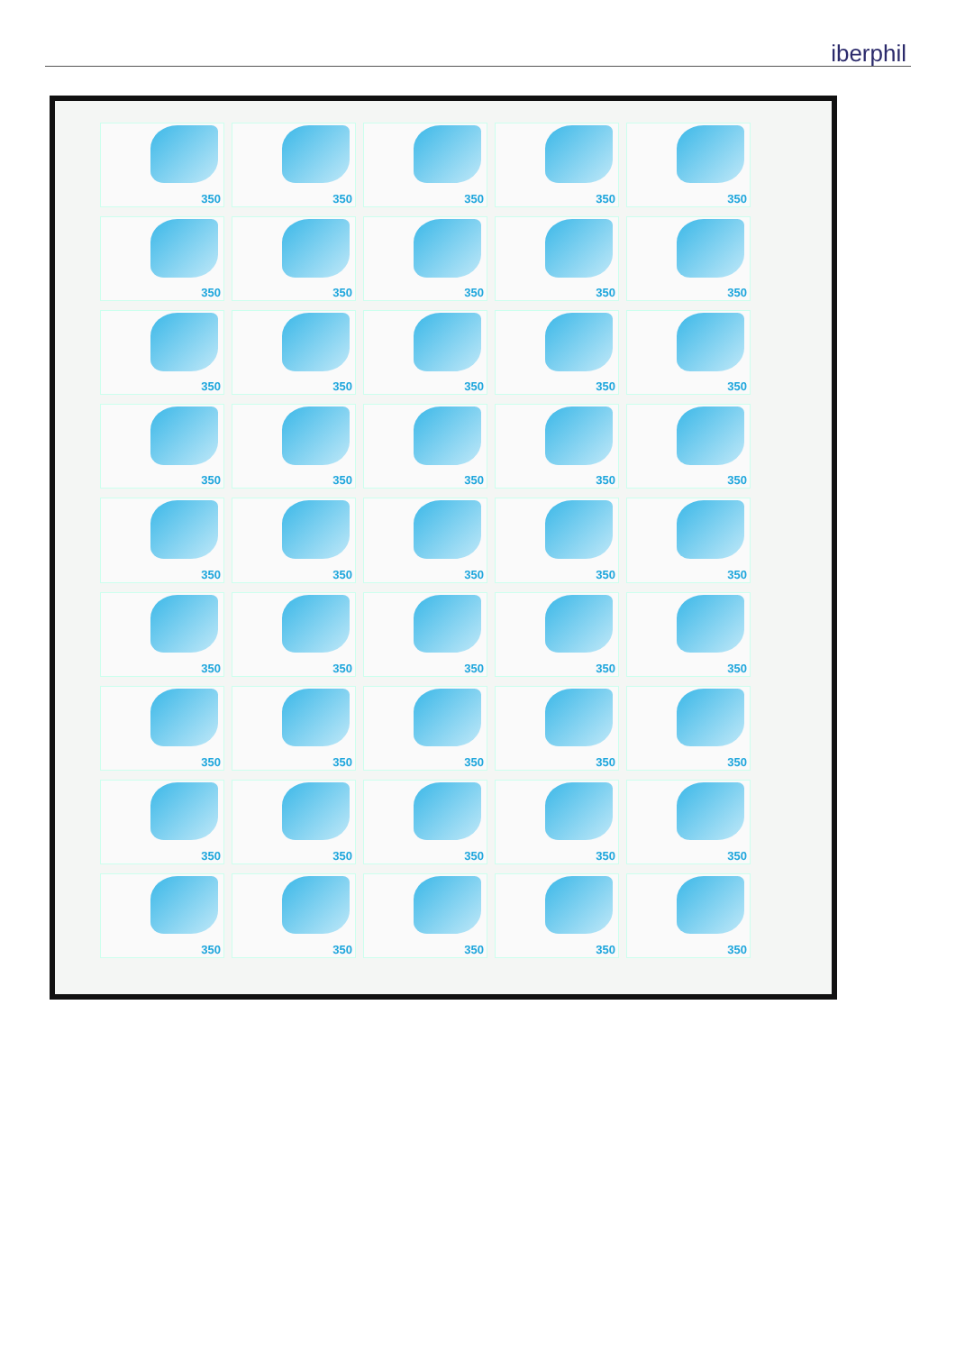iberphil
350
350
350
350
350
350
350
350
350
350
350
350
350
350
350
350
350
350
350
350
350
350
350
350
350
350
350
350
350
350
350
350
350
350
350
350
350
350
350
350
350
350
350
350
350